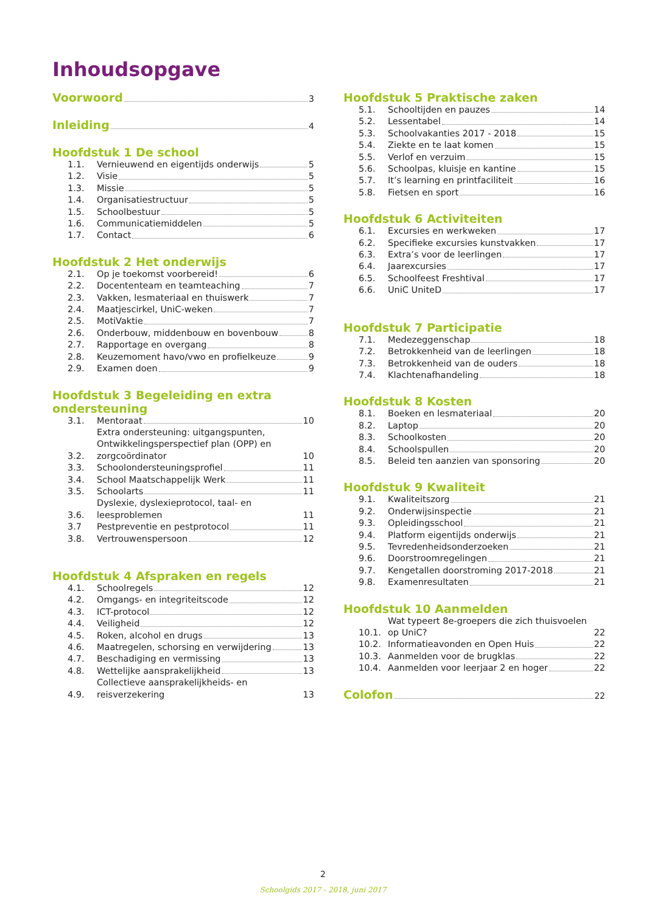Inhoudsopgave
Voorwoord 3
Inleiding 4
Hoofdstuk 1 De school
1.1. Vernieuwend en eigentijds onderwijs 5
1.2. Visie 5
1.3. Missie 5
1.4. Organisatiestructuur 5
1.5. Schoolbestuur 5
1.6. Communicatiemiddelen 5
1.7. Contact 6
Hoofdstuk 2 Het onderwijs
2.1. Op je toekomst voorbereid! 6
2.2. Docententeam en teamteaching 7
2.3. Vakken, lesmateriaal en thuiswerk 7
2.4. Maatjescirkel, UniC-weken 7
2.5. MotiVaktie 7
2.6. Onderbouw, middenbouw en bovenbouw 8
2.7. Rapportage en overgang 8
2.8. Keuzemoment havo/vwo en profielkeuze 9
2.9. Examen doen 9
Hoofdstuk 3 Begeleiding en extra ondersteuning
3.1. Mentoraat 10
3.2. Extra ondersteuning: uitgangspunten, Ontwikkelingsperspectief plan (OPP) en zorgcoördinator 10
3.3. Schoolondersteuningsprofiel 11
3.4. School Maatschappelijk Werk 11
3.5. Schoolarts 11
3.6. Dyslexie, dyslexieprotocol, taal- en leesproblemen 11
3.7 Pestpreventie en pestprotocol 11
3.8. Vertrouwenspersoon 12
Hoofdstuk 4 Afspraken en regels
4.1. Schoolregels 12
4.2. Omgangs- en integriteitscode 12
4.3. ICT-protocol 12
4.4. Veiligheid 12
4.5. Roken, alcohol en drugs 13
4.6. Maatregelen, schorsing en verwijdering 13
4.7. Beschadiging en vermissing 13
4.8. Wettelijke aansprakelijkheid 13
4.9. Collectieve aansprakelijkheids- en reisverzekering 13
Hoofdstuk 5 Praktische zaken
5.1. Schooltijden en pauzes 14
5.2. Lessentabel 14
5.3. Schoolvakanties 2017 - 2018 15
5.4. Ziekte en te laat komen 15
5.5. Verlof en verzuim 15
5.6. Schoolpas, kluisje en kantine 15
5.7. It’s learning en printfaciliteit 16
5.8. Fietsen en sport 16
Hoofdstuk 6 Activiteiten
6.1. Excursies en werkweken 17
6.2. Specifieke excursies kunstvakken 17
6.3. Extra’s voor de leerlingen 17
6.4. Jaarexcursies 17
6.5. Schoolfeest Freshtival 17
6.6. UniC UniteD 17
Hoofdstuk 7 Participatie
7.1. Medezeggenschap 18
7.2. Betrokkenheid van de leerlingen 18
7.3. Betrokkenheid van de ouders 18
7.4. Klachtenafhandeling 18
Hoofdstuk 8 Kosten
8.1. Boeken en lesmateriaal 20
8.2. Laptop 20
8.3. Schoolkosten 20
8.4. Schoolspullen 20
8.5. Beleid ten aanzien van sponsoring 20
Hoofdstuk 9 Kwaliteit
9.1. Kwaliteitszorg 21
9.2. Onderwijsinspectie 21
9.3. Opleidingsschool 21
9.4. Platform eigentijds onderwijs 21
9.5. Tevredenheidsonderzoeken 21
9.6. Doorstroomregelingen 21
9.7. Kengetallen doorstroming 2017-2018 21
9.8. Examenresultaten 21
Hoofdstuk 10 Aanmelden
10.1. Wat typeert 8e-groepers die zich thuisvoelen op UniC? 22
10.2. Informatieavonden en Open Huis 22
10.3. Aanmelden voor de brugklas 22
10.4. Aanmelden voor leerjaar 2 en hoger 22
Colofon 22
2
Schoolgids 2017 - 2018, juni 2017